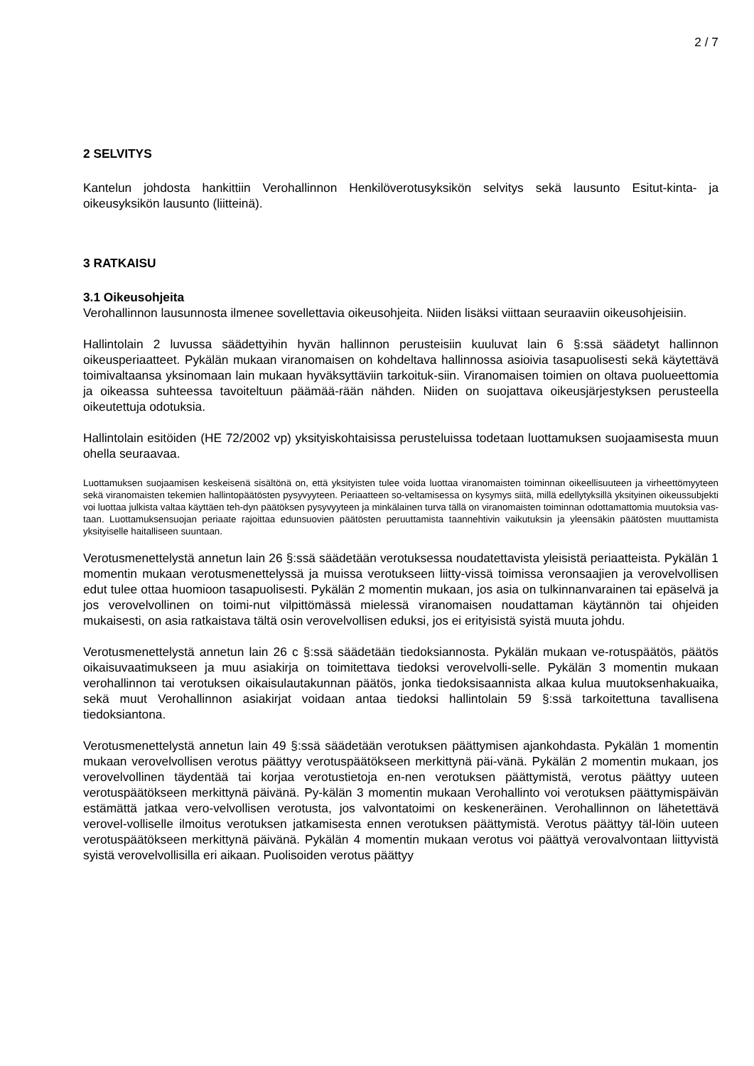2 / 7
2 SELVITYS
Kantelun johdosta hankittiin Verohallinnon Henkilöverotusyksikön selvitys sekä lausunto Esitut-kinta- ja oikeusyksikön lausunto (liitteinä).
3 RATKAISU
3.1 Oikeusohjeita
Verohallinnon lausunnosta ilmenee sovellettavia oikeusohjeita. Niiden lisäksi viittaan seuraaviin oikeusohjeisiin.
Hallintolain 2 luvussa säädettyihin hyvän hallinnon perusteisiin kuuluvat lain 6 §:ssä säädetyt hallinnon oikeusperiaatteet. Pykälän mukaan viranomaisen on kohdeltava hallinnossa asioivia tasapuolisesti sekä käytettävä toimivaltaansa yksinomaan lain mukaan hyväksyttäviin tarkoituk-siin. Viranomaisen toimien on oltava puolueettomia ja oikeassa suhteessa tavoiteltuun päämää-rään nähden. Niiden on suojattava oikeusjärjestyksen perusteella oikeutettuja odotuksia.
Hallintolain esitöiden (HE 72/2002 vp) yksityiskohtaisissa perusteluissa todetaan luottamuksen suojaamisesta muun ohella seuraavaa.
Luottamuksen suojaamisen keskeisenä sisältönä on, että yksityisten tulee voida luottaa viranomaisten toiminnan oikeellisuuteen ja virheettömyyteen sekä viranomaisten tekemien hallintopäätösten pysyvyyteen. Periaatteen so-veltamisessa on kysymys siitä, millä edellytyksillä yksityinen oikeussubjekti voi luottaa julkista valtaa käyttäen teh-dyn päätöksen pysyvyyteen ja minkälainen turva tällä on viranomaisten toiminnan odottamattomia muutoksia vas-taan. Luottamuksensuojan periaate rajoittaa edunsuovien päätösten peruuttamista taannehtivin vaikutuksin ja yleensäkin päätösten muuttamista yksityiselle haitalliseen suuntaan.
Verotusmenettelystä annetun lain 26 §:ssä säädetään verotuksessa noudatettavista yleisistä periaatteista. Pykälän 1 momentin mukaan verotusmenettelyssä ja muissa verotukseen liitty-vissä toimissa veronsaajien ja verovelvollisen edut tulee ottaa huomioon tasapuolisesti. Pykälän 2 momentin mukaan, jos asia on tulkinnanvarainen tai epäselvä ja jos verovelvollinen on toimi-nut vilpittömässä mielessä viranomaisen noudattaman käytännön tai ohjeiden mukaisesti, on asia ratkaistava tältä osin verovelvollisen eduksi, jos ei erityisistä syistä muuta johdu.
Verotusmenettelystä annetun lain 26 c §:ssä säädetään tiedoksiannosta. Pykälän mukaan ve-rotuspäätös, päätös oikaisuvaatimukseen ja muu asiakirja on toimitettava tiedoksi verovelvolli-selle. Pykälän 3 momentin mukaan verohallinnon tai verotuksen oikaisulautakunnan päätös, jonka tiedoksisaannista alkaa kulua muutoksenhakuaika, sekä muut Verohallinnon asiakirjat voidaan antaa tiedoksi hallintolain 59 §:ssä tarkoitettuna tavallisena tiedoksiantona.
Verotusmenettelystä annetun lain 49 §:ssä säädetään verotuksen päättymisen ajankohdasta. Pykälän 1 momentin mukaan verovelvollisen verotus päättyy verotuspäätökseen merkittynä päi-vänä. Pykälän 2 momentin mukaan, jos verovelvollinen täydentää tai korjaa verotustietoja en-nen verotuksen päättymistä, verotus päättyy uuteen verotuspäätökseen merkittynä päivänä. Py-kälän 3 momentin mukaan Verohallinto voi verotuksen päättymispäivän estämättä jatkaa vero-velvollisen verotusta, jos valvontatoimi on keskeneräinen. Verohallinnon on lähetettävä verovel-volliselle ilmoitus verotuksen jatkamisesta ennen verotuksen päättymistä. Verotus päättyy täl-löin uuteen verotuspäätökseen merkittynä päivänä. Pykälän 4 momentin mukaan verotus voi päättyä verovalvontaan liittyvistä syistä verovelvollisilla eri aikaan. Puolisoiden verotus päättyy